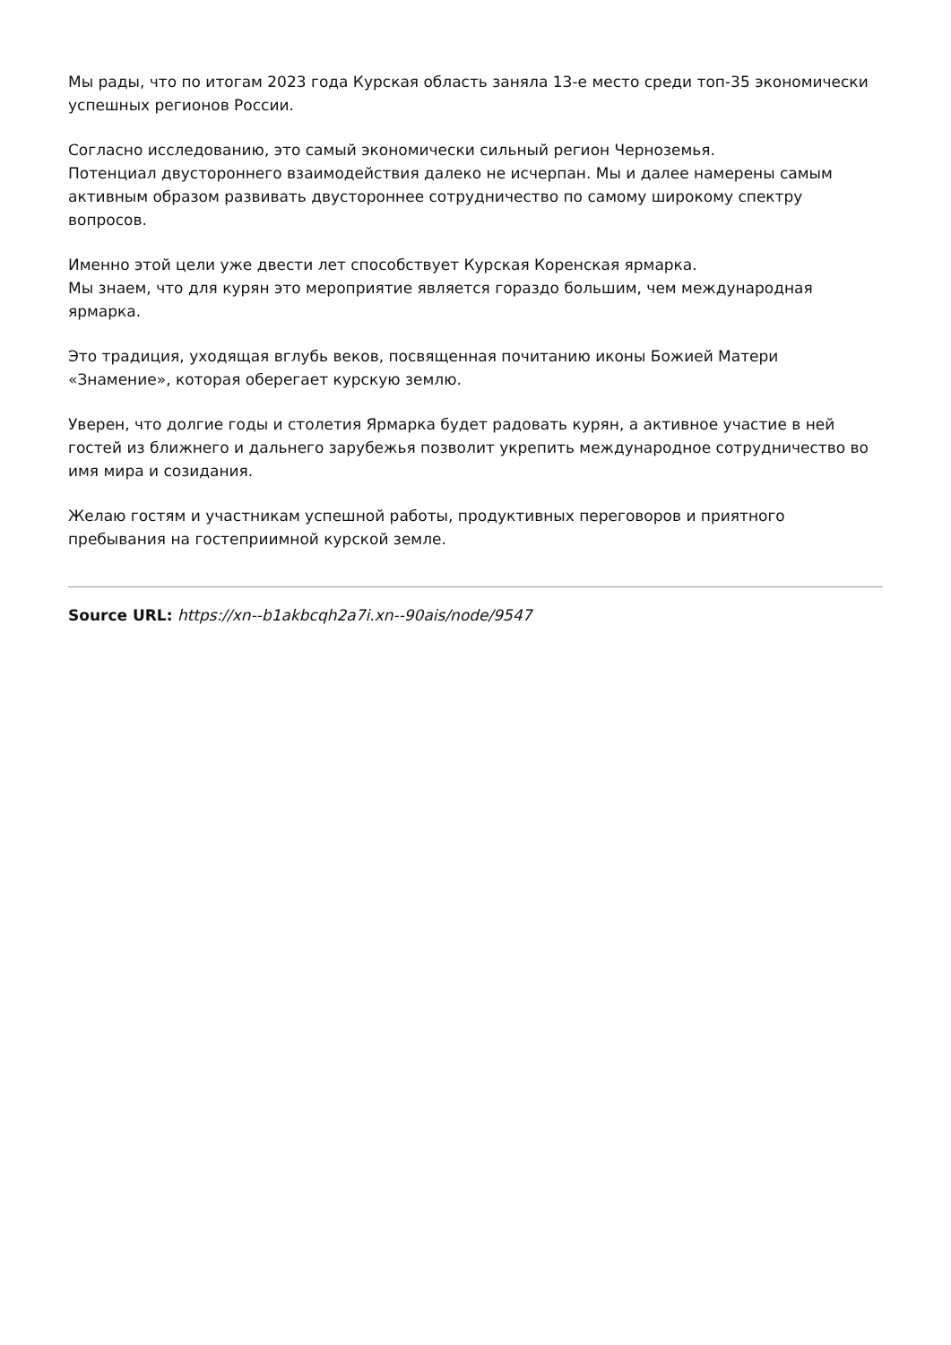Мы рады, что по итогам 2023 года Курская область заняла 13-е место среди топ-35 экономически успешных регионов России.
Согласно исследованию, это самый экономически сильный регион Черноземья.
Потенциал двустороннего взаимодействия далеко не исчерпан. Мы и далее намерены самым активным образом развивать двустороннее сотрудничество по самому широкому спектру вопросов.
Именно этой цели уже двести лет способствует Курская Коренская ярмарка.
Мы знаем, что для курян это мероприятие является гораздо большим, чем международная ярмарка.
Это традиция, уходящая вглубь веков, посвященная почитанию иконы Божией Матери «Знамение», которая оберегает курскую землю.
Уверен, что долгие годы и столетия Ярмарка будет радовать курян, а активное участие в ней гостей из ближнего и дальнего зарубежья позволит укрепить международное сотрудничество во имя мира и созидания.
Желаю гостям и участникам успешной работы, продуктивных переговоров и приятного пребывания на гостеприимной курской земле.
Source URL: https://xn--b1akbcqh2a7i.xn--90ais/node/9547